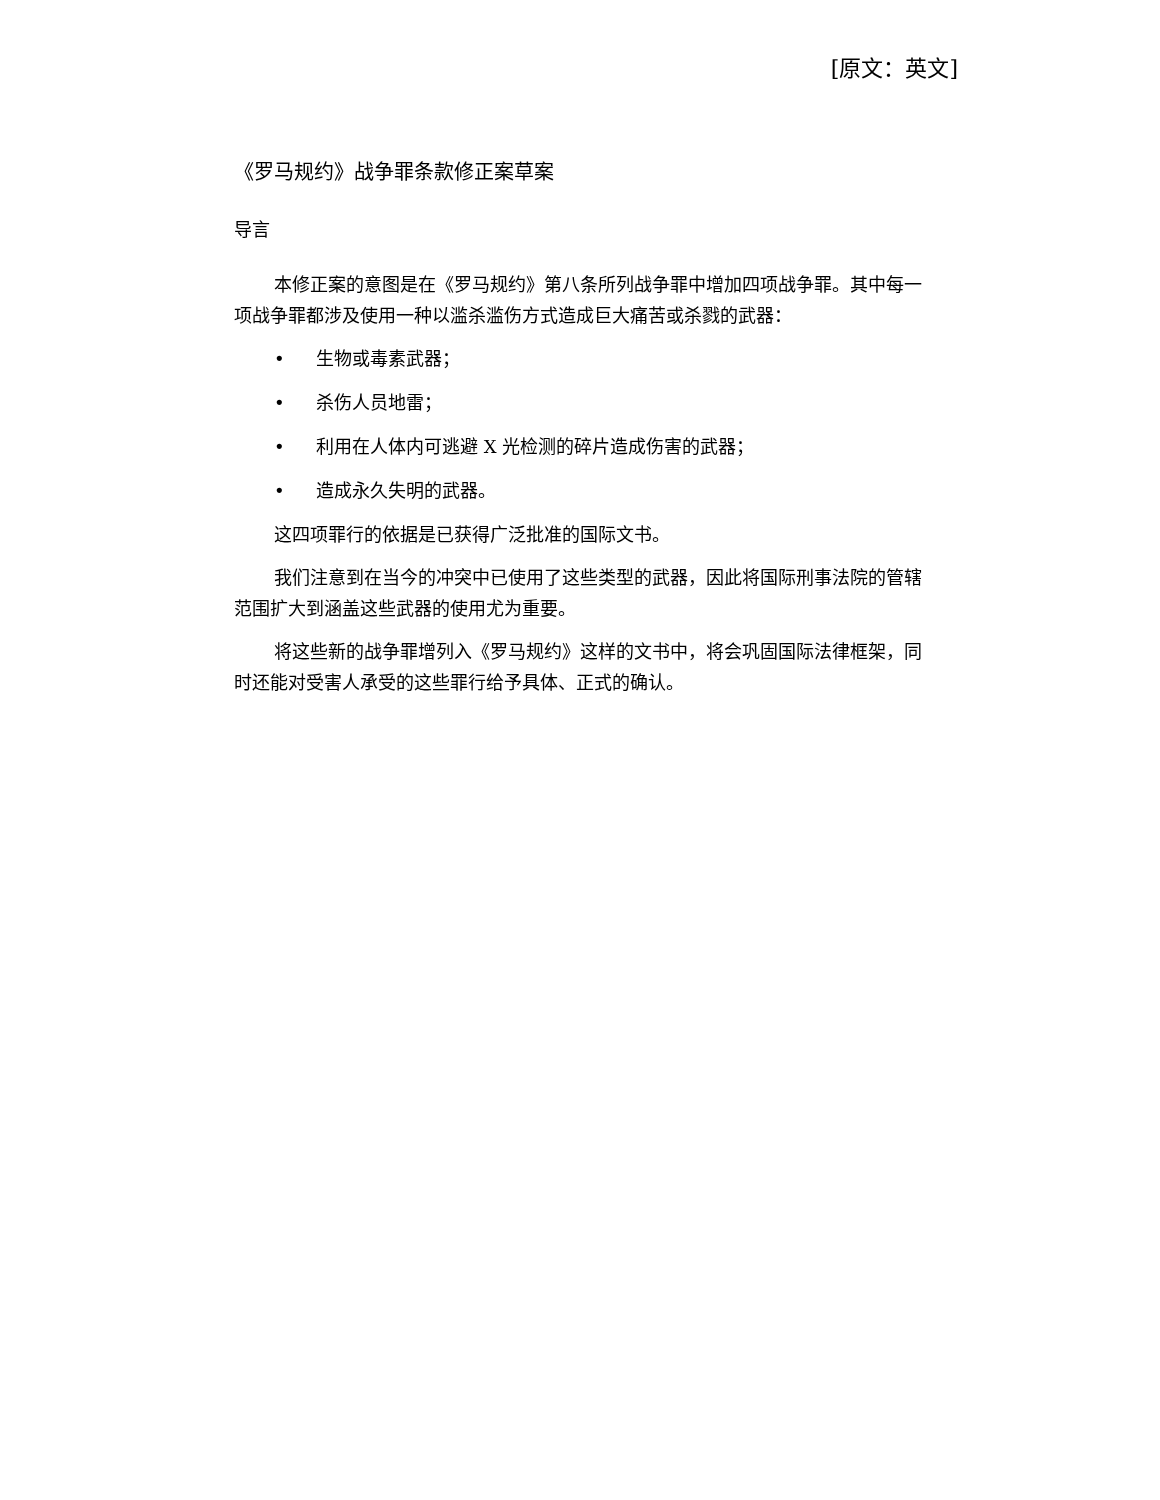[原文：英文]
《罗马规约》战争罪条款修正案草案
导言
本修正案的意图是在《罗马规约》第八条所列战争罪中增加四项战争罪。其中每一项战争罪都涉及使用一种以滥杀滥伤方式造成巨大痛苦或杀戮的武器：
• 生物或毒素武器；
• 杀伤人员地雷；
• 利用在人体内可逃避 X 光检测的碎片造成伤害的武器；
• 造成永久失明的武器。
这四项罪行的依据是已获得广泛批准的国际文书。
我们注意到在当今的冲突中已使用了这些类型的武器，因此将国际刑事法院的管辖范围扩大到涵盖这些武器的使用尤为重要。
将这些新的战争罪增列入《罗马规约》这样的文书中，将会巩固国际法律框架，同时还能对受害人承受的这些罪行给予具体、正式的确认。